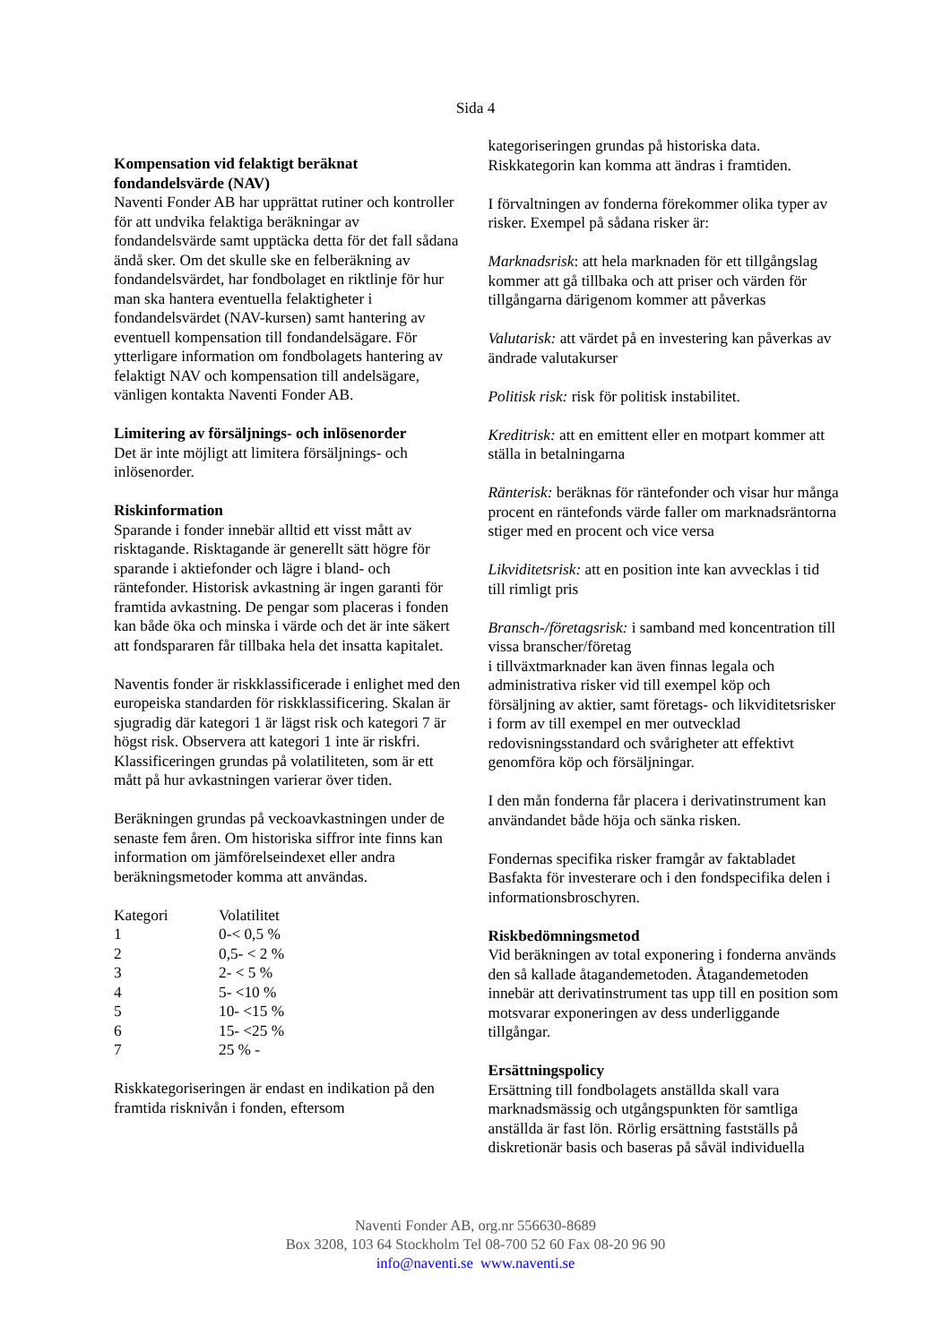Sida 4
Kompensation vid felaktigt beräknat fondandelsvärde (NAV)
Naventi Fonder AB har upprättat rutiner och kontroller för att undvika felaktiga beräkningar av fondandelsvärde samt upptäcka detta för det fall sådana ändå sker. Om det skulle ske en felberäkning av fondandelsvärdet, har fondbolaget en riktlinje för hur man ska hantera eventuella felaktigheter i fondandelsvärdet (NAV-kursen) samt hantering av eventuell kompensation till fondandelsägare. För ytterligare information om fondbolagets hantering av felaktigt NAV och kompensation till andelsägare, vänligen kontakta Naventi Fonder AB.
Limitering av försäljnings- och inlösenorder
Det är inte möjligt att limitera försäljnings- och inlösenorder.
Riskinformation
Sparande i fonder innebär alltid ett visst mått av risktagande. Risktagande är generellt sätt högre för sparande i aktiefonder och lägre i bland- och räntefonder. Historisk avkastning är ingen garanti för framtida avkastning. De pengar som placeras i fonden kan både öka och minska i värde och det är inte säkert att fondspararen får tillbaka hela det insatta kapitalet.
Naventis fonder är riskklassificerade i enlighet med den europeiska standarden för riskklassificering. Skalan är sjugradig där kategori 1 är lägst risk och kategori 7 är högst risk. Observera att kategori 1 inte är riskfri. Klassificeringen grundas på volatiliteten, som är ett mått på hur avkastningen varierar över tiden.
Beräkningen grundas på veckoavkastningen under de senaste fem åren. Om historiska siffror inte finns kan information om jämförelseindexet eller andra beräkningsmetoder komma att användas.
| Kategori | Volatilitet |
| 1 | 0-< 0,5 % |
| 2 | 0,5- < 2 % |
| 3 | 2- < 5 % |
| 4 | 5- <10 % |
| 5 | 10- <15 % |
| 6 | 15- <25 % |
| 7 | 25 % - |
Riskkategoriseringen är endast en indikation på den framtida risknivån i fonden, eftersom
kategoriseringen grundas på historiska data. Riskkategorin kan komma att ändras i framtiden.
I förvaltningen av fonderna förekommer olika typer av risker. Exempel på sådana risker är:
Marknadsrisk: att hela marknaden för ett tillgångslag kommer att gå tillbaka och att priser och värden för tillgångarna därigenom kommer att påverkas
Valutarisk: att värdet på en investering kan påverkas av ändrade valutakurser
Politisk risk: risk för politisk instabilitet.
Kreditrisk: att en emittent eller en motpart kommer att ställa in betalningarna
Ränterisk: beräknas för räntefonder och visar hur många procent en räntefonds värde faller om marknadsräntorna stiger med en procent och vice versa
Likviditetsrisk: att en position inte kan avvecklas i tid till rimligt pris
Bransch-/företagsrisk: i samband med koncentration till vissa branscher/företag
i tillväxtmarknader kan även finnas legala och administrativa risker vid till exempel köp och försäljning av aktier, samt företags- och likviditetsrisker i form av till exempel en mer outvecklad redovisningsstandard och svårigheter att effektivt genomföra köp och försäljningar.
I den mån fonderna får placera i derivatinstrument kan användandet både höja och sänka risken.
Fondernas specifika risker framgår av faktabladet Basfakta för investerare och i den fondspecifika delen i informationsbroschyren.
Riskbedömningsmetod
Vid beräkningen av total exponering i fonderna används den så kallade åtagandemetoden. Åtagandemetoden innebär att derivatinstrument tas upp till en position som motsvarar exponeringen av dess underliggande tillgångar.
Ersättningspolicy
Ersättning till fondbolagets anställda skall vara marknadsmässig och utgångspunkten för samtliga anställda är fast lön. Rörlig ersättning fastställs på diskretionär basis och baseras på såväl individuella
Naventi Fonder AB, org.nr 556630-8689
Box 3208, 103 64 Stockholm Tel 08-700 52 60 Fax 08-20 96 90
info@naventi.se www.naventi.se